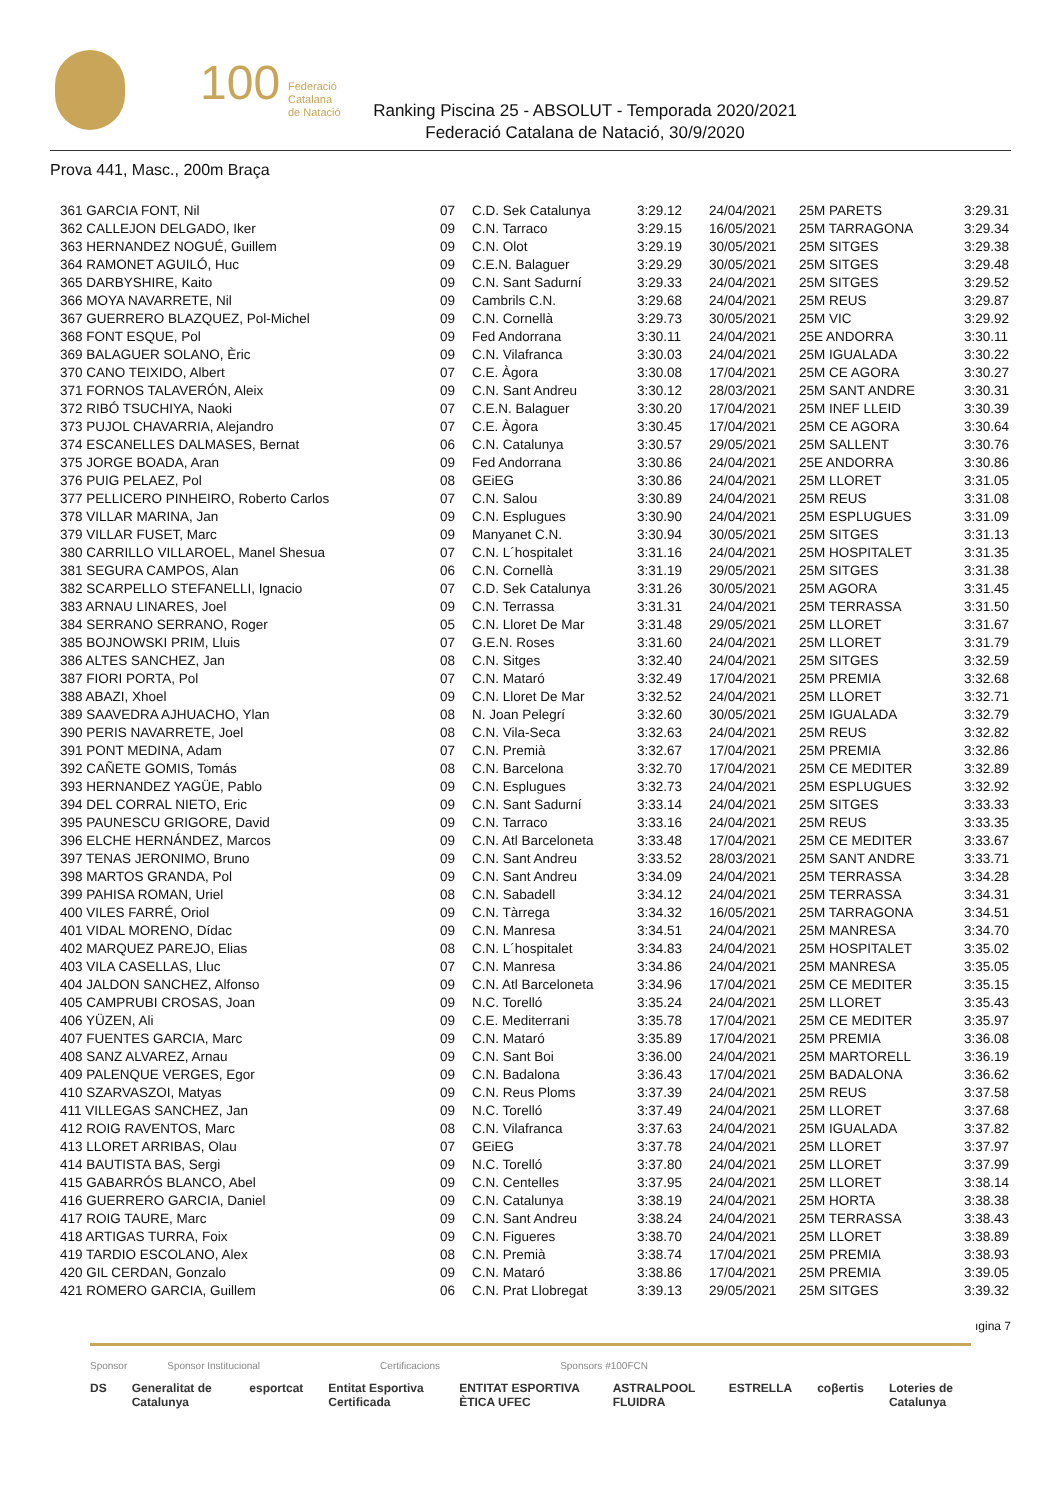100
Federació
Catalana
de Natació
Ranking Piscina 25 - ABSOLUT - Temporada 2020/2021
Federació Catalana de Natació, 30/9/2020
Prova 441, Masc., 200m Braça
| 361 GARCIA FONT, Nil | 07 | C.D. Sek Catalunya | 3:29.12 | 24/04/2021 | 25M PARETS | 3:29.31 |
| 362 CALLEJON DELGADO, Iker | 09 | C.N. Tarraco | 3:29.15 | 16/05/2021 | 25M TARRAGONA | 3:29.34 |
| 363 HERNANDEZ NOGUÉ, Guillem | 09 | C.N. Olot | 3:29.19 | 30/05/2021 | 25M SITGES | 3:29.38 |
| 364 RAMONET AGUILÓ, Huc | 09 | C.E.N. Balaguer | 3:29.29 | 30/05/2021 | 25M SITGES | 3:29.48 |
| 365 DARBYSHIRE, Kaito | 09 | C.N. Sant Sadurní | 3:29.33 | 24/04/2021 | 25M SITGES | 3:29.52 |
| 366 MOYA NAVARRETE, Nil | 09 | Cambrils C.N. | 3:29.68 | 24/04/2021 | 25M REUS | 3:29.87 |
| 367 GUERRERO BLAZQUEZ, Pol-Michel | 09 | C.N. Cornellà | 3:29.73 | 30/05/2021 | 25M VIC | 3:29.92 |
| 368 FONT ESQUE, Pol | 09 | Fed Andorrana | 3:30.11 | 24/04/2021 | 25E ANDORRA | 3:30.11 |
| 369 BALAGUER SOLANO, Èric | 09 | C.N. Vilafranca | 3:30.03 | 24/04/2021 | 25M IGUALADA | 3:30.22 |
| 370 CANO TEIXIDO, Albert | 07 | C.E. Àgora | 3:30.08 | 17/04/2021 | 25M CE AGORA | 3:30.27 |
| 371 FORNOS TALAVERÓN, Aleix | 09 | C.N. Sant Andreu | 3:30.12 | 28/03/2021 | 25M SANT ANDRE | 3:30.31 |
| 372 RIBÓ TSUCHIYA, Naoki | 07 | C.E.N. Balaguer | 3:30.20 | 17/04/2021 | 25M INEF LLEID | 3:30.39 |
| 373 PUJOL CHAVARRIA, Alejandro | 07 | C.E. Àgora | 3:30.45 | 17/04/2021 | 25M CE AGORA | 3:30.64 |
| 374 ESCANELLES DALMASES, Bernat | 06 | C.N. Catalunya | 3:30.57 | 29/05/2021 | 25M SALLENT | 3:30.76 |
| 375 JORGE BOADA, Aran | 09 | Fed Andorrana | 3:30.86 | 24/04/2021 | 25E ANDORRA | 3:30.86 |
| 376 PUIG PELAEZ, Pol | 08 | GEiEG | 3:30.86 | 24/04/2021 | 25M LLORET | 3:31.05 |
| 377 PELLICERO PINHEIRO, Roberto Carlos | 07 | C.N. Salou | 3:30.89 | 24/04/2021 | 25M REUS | 3:31.08 |
| 378 VILLAR MARINA, Jan | 09 | C.N. Esplugues | 3:30.90 | 24/04/2021 | 25M ESPLUGUES | 3:31.09 |
| 379 VILLAR FUSET, Marc | 09 | Manyanet C.N. | 3:30.94 | 30/05/2021 | 25M SITGES | 3:31.13 |
| 380 CARRILLO VILLAROEL, Manel Shesua | 07 | C.N. L´hospitalet | 3:31.16 | 24/04/2021 | 25M HOSPITALET | 3:31.35 |
| 381 SEGURA CAMPOS, Alan | 06 | C.N. Cornellà | 3:31.19 | 29/05/2021 | 25M SITGES | 3:31.38 |
| 382 SCARPELLO STEFANELLI, Ignacio | 07 | C.D. Sek Catalunya | 3:31.26 | 30/05/2021 | 25M AGORA | 3:31.45 |
| 383 ARNAU LINARES, Joel | 09 | C.N. Terrassa | 3:31.31 | 24/04/2021 | 25M TERRASSA | 3:31.50 |
| 384 SERRANO SERRANO, Roger | 05 | C.N. Lloret De Mar | 3:31.48 | 29/05/2021 | 25M LLORET | 3:31.67 |
| 385 BOJNOWSKI PRIM, Lluis | 07 | G.E.N. Roses | 3:31.60 | 24/04/2021 | 25M LLORET | 3:31.79 |
| 386 ALTES SANCHEZ, Jan | 08 | C.N. Sitges | 3:32.40 | 24/04/2021 | 25M SITGES | 3:32.59 |
| 387 FIORI PORTA, Pol | 07 | C.N. Mataró | 3:32.49 | 17/04/2021 | 25M PREMIA | 3:32.68 |
| 388 ABAZI, Xhoel | 09 | C.N. Lloret De Mar | 3:32.52 | 24/04/2021 | 25M LLORET | 3:32.71 |
| 389 SAAVEDRA AJHUACHO, Ylan | 08 | N. Joan Pelegrí | 3:32.60 | 30/05/2021 | 25M IGUALADA | 3:32.79 |
| 390 PERIS NAVARRETE, Joel | 08 | C.N. Vila-Seca | 3:32.63 | 24/04/2021 | 25M REUS | 3:32.82 |
| 391 PONT MEDINA, Adam | 07 | C.N. Premià | 3:32.67 | 17/04/2021 | 25M PREMIA | 3:32.86 |
| 392 CAÑETE GOMIS, Tomás | 08 | C.N. Barcelona | 3:32.70 | 17/04/2021 | 25M CE MEDITER | 3:32.89 |
| 393 HERNANDEZ YAGÜE, Pablo | 09 | C.N. Esplugues | 3:32.73 | 24/04/2021 | 25M ESPLUGUES | 3:32.92 |
| 394 DEL CORRAL NIETO, Eric | 09 | C.N. Sant Sadurní | 3:33.14 | 24/04/2021 | 25M SITGES | 3:33.33 |
| 395 PAUNESCU GRIGORE, David | 09 | C.N. Tarraco | 3:33.16 | 24/04/2021 | 25M REUS | 3:33.35 |
| 396 ELCHE HERNÁNDEZ, Marcos | 09 | C.N. Atl Barceloneta | 3:33.48 | 17/04/2021 | 25M CE MEDITER | 3:33.67 |
| 397 TENAS JERONIMO, Bruno | 09 | C.N. Sant Andreu | 3:33.52 | 28/03/2021 | 25M SANT ANDRE | 3:33.71 |
| 398 MARTOS GRANDA, Pol | 09 | C.N. Sant Andreu | 3:34.09 | 24/04/2021 | 25M TERRASSA | 3:34.28 |
| 399 PAHISA ROMAN, Uriel | 08 | C.N. Sabadell | 3:34.12 | 24/04/2021 | 25M TERRASSA | 3:34.31 |
| 400 VILES FARRÉ, Oriol | 09 | C.N. Tàrrega | 3:34.32 | 16/05/2021 | 25M TARRAGONA | 3:34.51 |
| 401 VIDAL MORENO, Dídac | 09 | C.N. Manresa | 3:34.51 | 24/04/2021 | 25M MANRESA | 3:34.70 |
| 402 MARQUEZ PAREJO, Elias | 08 | C.N. L´hospitalet | 3:34.83 | 24/04/2021 | 25M HOSPITALET | 3:35.02 |
| 403 VILA CASELLAS, Lluc | 07 | C.N. Manresa | 3:34.86 | 24/04/2021 | 25M MANRESA | 3:35.05 |
| 404 JALDON SANCHEZ, Alfonso | 09 | C.N. Atl Barceloneta | 3:34.96 | 17/04/2021 | 25M CE MEDITER | 3:35.15 |
| 405 CAMPRUBI CROSAS, Joan | 09 | N.C. Torelló | 3:35.24 | 24/04/2021 | 25M LLORET | 3:35.43 |
| 406 YÜZEN, Ali | 09 | C.E. Mediterrani | 3:35.78 | 17/04/2021 | 25M CE MEDITER | 3:35.97 |
| 407 FUENTES GARCIA, Marc | 09 | C.N. Mataró | 3:35.89 | 17/04/2021 | 25M PREMIA | 3:36.08 |
| 408 SANZ ALVAREZ, Arnau | 09 | C.N. Sant Boi | 3:36.00 | 24/04/2021 | 25M MARTORELL | 3:36.19 |
| 409 PALENQUE VERGES, Egor | 09 | C.N. Badalona | 3:36.43 | 17/04/2021 | 25M BADALONA | 3:36.62 |
| 410 SZARVASZOI, Matyas | 09 | C.N. Reus Ploms | 3:37.39 | 24/04/2021 | 25M REUS | 3:37.58 |
| 411 VILLEGAS SANCHEZ, Jan | 09 | N.C. Torelló | 3:37.49 | 24/04/2021 | 25M LLORET | 3:37.68 |
| 412 ROIG RAVENTOS, Marc | 08 | C.N. Vilafranca | 3:37.63 | 24/04/2021 | 25M IGUALADA | 3:37.82 |
| 413 LLORET ARRIBAS, Olau | 07 | GEiEG | 3:37.78 | 24/04/2021 | 25M LLORET | 3:37.97 |
| 414 BAUTISTA BAS, Sergi | 09 | N.C. Torelló | 3:37.80 | 24/04/2021 | 25M LLORET | 3:37.99 |
| 415 GABARRÓS BLANCO, Abel | 09 | C.N. Centelles | 3:37.95 | 24/04/2021 | 25M LLORET | 3:38.14 |
| 416 GUERRERO GARCIA, Daniel | 09 | C.N. Catalunya | 3:38.19 | 24/04/2021 | 25M HORTA | 3:38.38 |
| 417 ROIG TAURE, Marc | 09 | C.N. Sant Andreu | 3:38.24 | 24/04/2021 | 25M TERRASSA | 3:38.43 |
| 418 ARTIGAS TURRA, Foix | 09 | C.N. Figueres | 3:38.70 | 24/04/2021 | 25M LLORET | 3:38.89 |
| 419 TARDIO ESCOLANO, Alex | 08 | C.N. Premià | 3:38.74 | 17/04/2021 | 25M PREMIA | 3:38.93 |
| 420 GIL CERDAN, Gonzalo | 09 | C.N. Mataró | 3:38.86 | 17/04/2021 | 25M PREMIA | 3:39.05 |
| 421 ROMERO GARCIA, Guillem | 06 | C.N. Prat Llobregat | 3:39.13 | 29/05/2021 | 25M SITGES | 3:39.32 |
ıgina 7
Sponsor Sponsor Institucional Certificacions Sponsors #100FCN
DS Generalitat de Catalunya esportcat Entitat Esportiva Certificada ENTITAT ESPORTIVA ÈTICA UFEC ASTRALPOOL FLUIDRA ESTRELLA coβertis Loteries de Catalunya